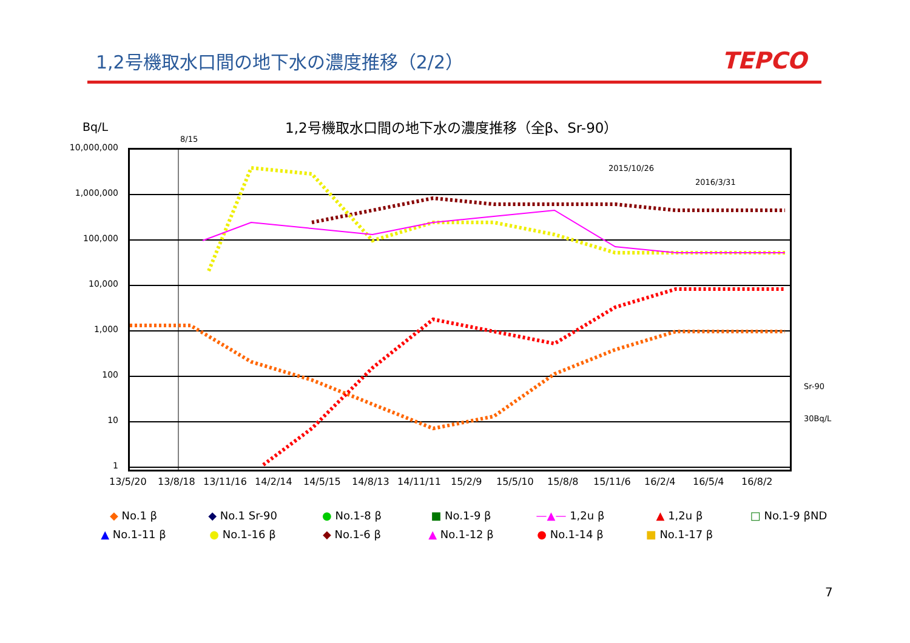1,2号機取水口間の地下水の濃度推移（2/2）
TEPCO
1,2号機取水口間の地下水の濃度推移（全β、Sr-90）
Bq/L
8/15
2015/10/26
2016/3/31
Sr-90
30Bq/L
10,000,000
1,000,000
100,000
10,000
1,000
100
10
1
13/5/20 13/8/18 13/11/16 14/2/14 14/5/15 14/8/13 14/11/11 15/2/9 15/5/10 15/8/8 15/11/6 16/2/4 16/5/4 16/8/2
◆ No.1 β
◆ No.1 Sr-90
● No.1-8 β
■ No.1-9 β
—▲— 1,2u β
▲ 1,2u β
□ No.1-9 βND
▲ No.1-11 β
● No.1-16 β
◆ No.1-6 β
▲ No.1-12 β
● No.1-14 β
■ No.1-17 β
7